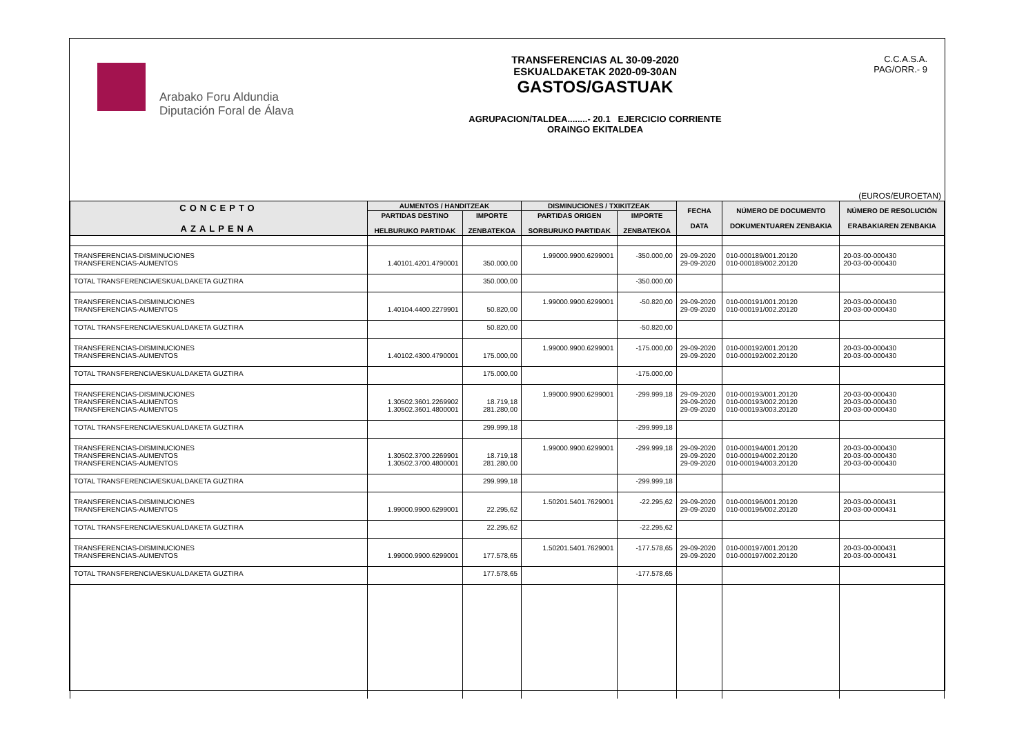Arabako Foru Aldundia
Diputación Foral de Álava
TRANSFERENCIAS AL 30-09-2020
ESKUALDAKETAK 2020-09-30AN
GASTOS/GASTUAK
AGRUPACION/TALDEA........- 20.1 EJERCICIO CORRIENTE
ORAINGO EKITALDEA
C.C.A.S.A.
PAG/ORR.- 9
(EUROS/EUROETAN)
| CONCEPTO AZALPENA | AUMENTOS / HANDITZEAK | | DISMINUCIONES / TXIKITZEAK | | FECHA DATA | NÚMERO DE DOCUMENTO DOKUMENTUAREN ZENBAKIA | NÚMERO DE RESOLUCIÓN ERABAKIAREN ZENBAKIA |
| --- | --- | --- | --- | --- | --- | --- | --- |
| | PARTIDAS DESTINO HELBURUKO PARTIDAK | IMPORTE ZENBATEKOA | PARTIDAS ORIGEN SORBURUKO PARTIDAK | IMPORTE ZENBATEKOA | | | |
| TRANSFERENCIAS-DISMINUCIONES TRANSFERENCIAS-AUMENTOS | 1.40101.4201.4790001 | 350.000,00 | 1.99000.9900.6299001 | -350.000,00 | 29-09-2020 29-09-2020 | 010-000189/001.20120 010-000189/002.20120 | 20-03-00-000430 20-03-00-000430 |
| TOTAL TRANSFERENCIA/ESKUALDAKETA GUZTIRA | | 350.000,00 | | -350.000,00 | | | |
| TRANSFERENCIAS-DISMINUCIONES TRANSFERENCIAS-AUMENTOS | 1.40104.4400.2279901 | 50.820,00 | 1.99000.9900.6299001 | -50.820,00 | 29-09-2020 29-09-2020 | 010-000191/001.20120 010-000191/002.20120 | 20-03-00-000430 20-03-00-000430 |
| TOTAL TRANSFERENCIA/ESKUALDAKETA GUZTIRA | | 50.820,00 | | -50.820,00 | | | |
| TRANSFERENCIAS-DISMINUCIONES TRANSFERENCIAS-AUMENTOS | 1.40102.4300.4790001 | 175.000,00 | 1.99000.9900.6299001 | -175.000,00 | 29-09-2020 29-09-2020 | 010-000192/001.20120 010-000192/002.20120 | 20-03-00-000430 20-03-00-000430 |
| TOTAL TRANSFERENCIA/ESKUALDAKETA GUZTIRA | | 175.000,00 | | -175.000,00 | | | |
| TRANSFERENCIAS-DISMINUCIONES TRANSFERENCIAS-AUMENTOS TRANSFERENCIAS-AUMENTOS | 1.30502.3601.2269902 1.30502.3601.4800001 | 18.719,18 281.280,00 | 1.99000.9900.6299001 | -299.999,18 | 29-09-2020 29-09-2020 29-09-2020 | 010-000193/001.20120 010-000193/002.20120 010-000193/003.20120 | 20-03-00-000430 20-03-00-000430 20-03-00-000430 |
| TOTAL TRANSFERENCIA/ESKUALDAKETA GUZTIRA | | 299.999,18 | | -299.999,18 | | | |
| TRANSFERENCIAS-DISMINUCIONES TRANSFERENCIAS-AUMENTOS TRANSFERENCIAS-AUMENTOS | 1.30502.3700.2269901 1.30502.3700.4800001 | 18.719,18 281.280,00 | 1.99000.9900.6299001 | -299.999,18 | 29-09-2020 29-09-2020 29-09-2020 | 010-000194/001.20120 010-000194/002.20120 010-000194/003.20120 | 20-03-00-000430 20-03-00-000430 20-03-00-000430 |
| TOTAL TRANSFERENCIA/ESKUALDAKETA GUZTIRA | | 299.999,18 | | -299.999,18 | | | |
| TRANSFERENCIAS-DISMINUCIONES TRANSFERENCIAS-AUMENTOS | 1.99000.9900.6299001 | 22.295,62 | 1.50201.5401.7629001 | -22.295,62 | 29-09-2020 29-09-2020 | 010-000196/001.20120 010-000196/002.20120 | 20-03-00-000431 20-03-00-000431 |
| TOTAL TRANSFERENCIA/ESKUALDAKETA GUZTIRA | | 22.295,62 | | -22.295,62 | | | |
| TRANSFERENCIAS-DISMINUCIONES TRANSFERENCIAS-AUMENTOS | 1.99000.9900.6299001 | 177.578,65 | 1.50201.5401.7629001 | -177.578,65 | 29-09-2020 29-09-2020 | 010-000197/001.20120 010-000197/002.20120 | 20-03-00-000431 20-03-00-000431 |
| TOTAL TRANSFERENCIA/ESKUALDAKETA GUZTIRA | | 177.578,65 | | -177.578,65 | | | |